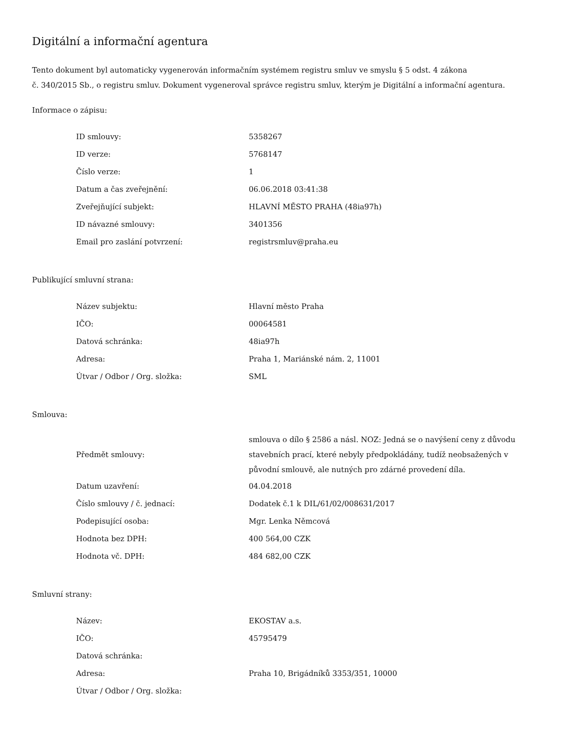Digitální a informační agentura
Tento dokument byl automaticky vygenerován informačním systémem registru smluv ve smyslu § 5 odst. 4 zákona
č. 340/2015 Sb., o registru smluv. Dokument vygeneroval správce registru smluv, kterým je Digitální a informační agentura.
Informace o zápisu:
| ID smlouvy: | 5358267 |
| ID verze: | 5768147 |
| Číslo verze: | 1 |
| Datum a čas zveřejnění: | 06.06.2018 03:41:38 |
| Zveřejňující subjekt: | HLAVNÍ MĚSTO PRAHA (48ia97h) |
| ID návazné smlouvy: | 3401356 |
| Email pro zaslání potvrzení: | registrsmluv@praha.eu |
Publikující smluvní strana:
| Název subjektu: | Hlavní město Praha |
| IČO: | 00064581 |
| Datová schránka: | 48ia97h |
| Adresa: | Praha 1, Mariánské nám. 2, 11001 |
| Útvar / Odbor / Org. složka: | SML |
Smlouva:
| Předmět smlouvy: | smlouva o dílo § 2586 a násl. NOZ: Jedná se o navýšení ceny z důvodu stavebních prací, které nebyly předpokládány, tudíž neobsažených v původní smlouvě, ale nutných pro zdárné provedení díla. |
| Datum uzavření: | 04.04.2018 |
| Číslo smlouvy / č. jednací: | Dodatek č.1 k DIL/61/02/008631/2017 |
| Podepisující osoba: | Mgr. Lenka Němcová |
| Hodnota bez DPH: | 400 564,00 CZK |
| Hodnota vč. DPH: | 484 682,00 CZK |
Smluvní strany:
| Název: | EKOSTAV a.s. |
| IČO: | 45795479 |
| Datová schránka: | |
| Adresa: | Praha 10, Brigádníků 3353/351, 10000 |
| Útvar / Odbor / Org. složka: | |